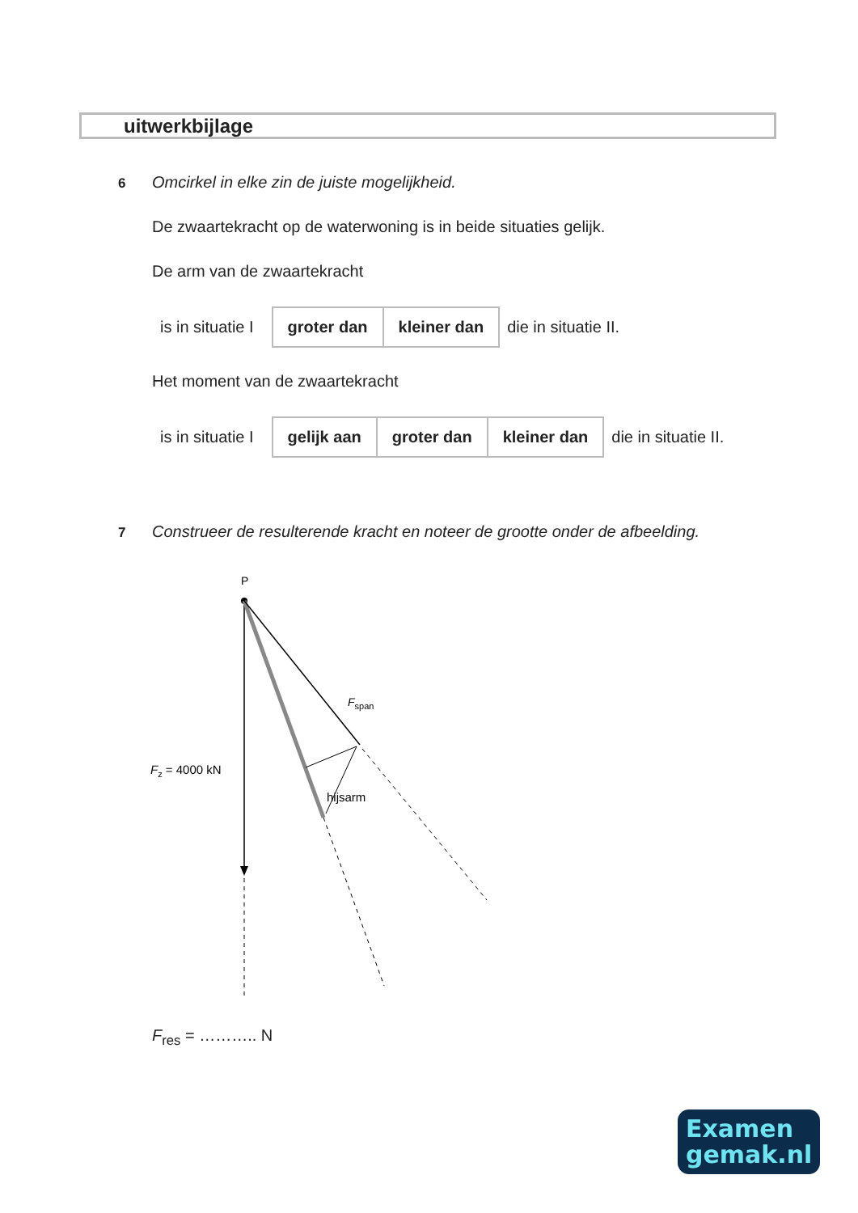uitwerkbijlage
6
Omcirkel in elke zin de juiste mogelijkheid.
De zwaartekracht op de waterwoning is in beide situaties gelijk.
De arm van de zwaartekracht
is in situatie I
| groter dan | kleiner dan |
die in situatie II.
Het moment van de zwaartekracht
is in situatie I
| gelijk aan | groter dan | kleiner dan |
die in situatie II.
7
Construeer de resulterende kracht en noteer de grootte onder de afbeelding.
P
Fspan
Fz = 4000 kN
hijsarm
F<sub>res</sub> = ……….. N
Examen
gemak.nl